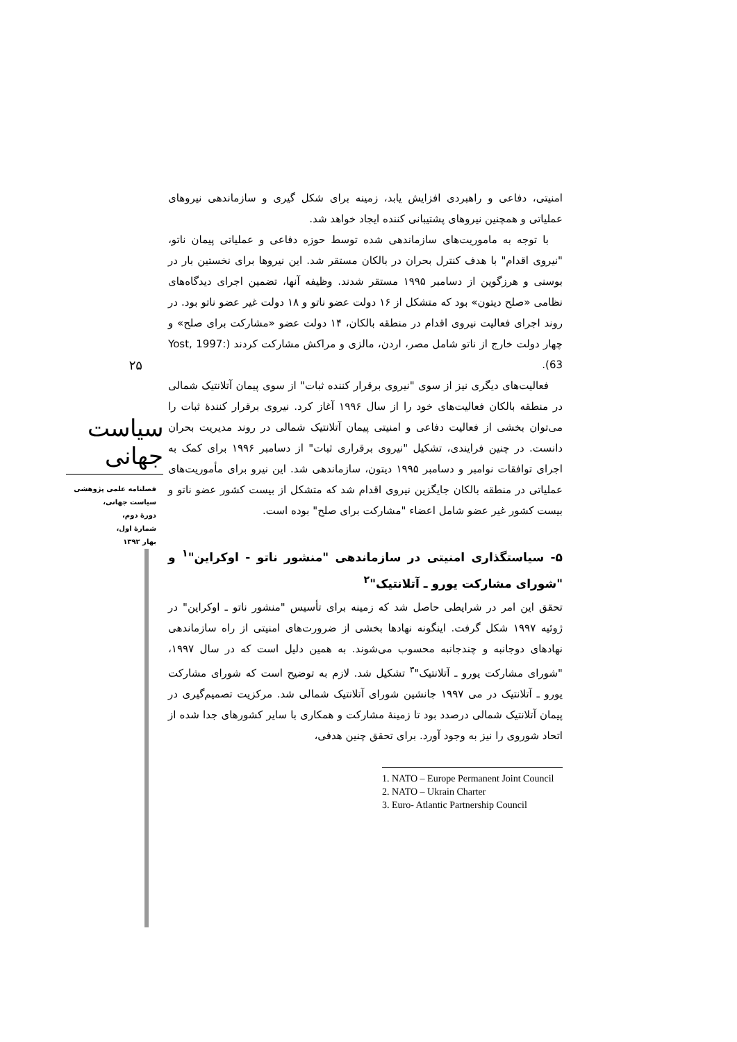امنیتی، دفاعی و راهبردی افزایش یابد، زمینه برای شکل گیری و سازماندهی نیروهای عملیاتی و همچنین نیروهای پشتیبانی کننده ایجاد خواهد شد.
با توجه به ماموریت‌های سازماندهی شده توسط حوزه دفاعی و عملیاتی پیمان ناتو، "نیروی اقدام" با هدف کنترل بحران در بالکان مستقر شد. این نیروها برای نخستین بار در بوسنی و هرزگوین از دسامبر ۱۹۹۵ مستقر شدند. وظیفه آنها، تضمین اجرای دیدگاه‌های نظامی «صلح دیتون» بود که متشکل از ۱۶ دولت عضو ناتو و ۱۸ دولت غیر عضو ناتو بود. در روند اجرای فعالیت نیروی اقدام در منطقه بالکان، ۱۴ دولت عضو «مشارکت برای صلح» و چهار دولت خارج از ناتو شامل مصر، اردن، مالزی و مراکش مشارکت کردند (Yost, 1997: 63).
فعالیت‌های دیگری نیز از سوی "نیروی برقرار کننده ثبات" از سوی پیمان آتلانتیک شمالی در منطقه بالکان فعالیت‌های خود را از سال ۱۹۹۶ آغاز کرد. نیروی برقرار کنندهٔ ثبات را می‌توان بخشی از فعالیت دفاعی و امنیتی پیمان آتلانتیک شمالی در روند مدیریت بحران دانست. در چنین فرایندی، تشکیل "نیروی برقراری ثبات" از دسامبر ۱۹۹۶ برای کمک به اجرای توافقات نوامبر و دسامبر ۱۹۹۵ دیتون، سازماندهی شد. این نیرو برای مأموریت‌های عملیاتی در منطقه بالکان جایگزین نیروی اقدام شد که متشکل از بیست کشور عضو ناتو و بیست کشور غیر عضو شامل اعضاء "مشارکت برای صلح" بوده است.
۵- سیاستگذاری امنیتی در سازماندهی "منشور ناتو - اوکراین"<sup>۱</sup> و "شورای مشارکت یورو ـ آتلانتیک"<sup>۲</sup>
تحقق این امر در شرایطی حاصل شد که زمینه برای تأسیس "منشور ناتو ـ اوکراین" در ژوئیه ۱۹۹۷ شکل گرفت. اینگونه نهادها بخشی از ضرورت‌های امنیتی از راه سازماندهی نهادهای دوجانبه و چندجانبه محسوب می‌شوند. به همین دلیل است که در سال ۱۹۹۷، "شورای مشارکت یورو ـ آتلانتیک"<sup>۳</sup> تشکیل شد. لازم به توضیح است که شورای مشارکت یورو ـ آتلانتیک در می ۱۹۹۷ جانشین شورای آتلانتیک شمالی شد. مرکزیت تصمیم‌گیری در پیمان آتلانتیک شمالی درصدد بود تا زمینهٔ مشارکت و همکاری با سایر کشورهای جدا شده از اتحاد شوروی را نیز به وجود آورد. برای تحقق چنین هدفی،
1. NATO – Europe Permanent Joint Council
2. NATO – Ukrain Charter
3. Euro- Atlantic Partnership Council
۲۵
سیاست جهانی
فصلنامه علمی پژوهشی
سیاست جهانی،
دورهٔ دوم،
شمارهٔ اول،
بهار ۱۳۹۲